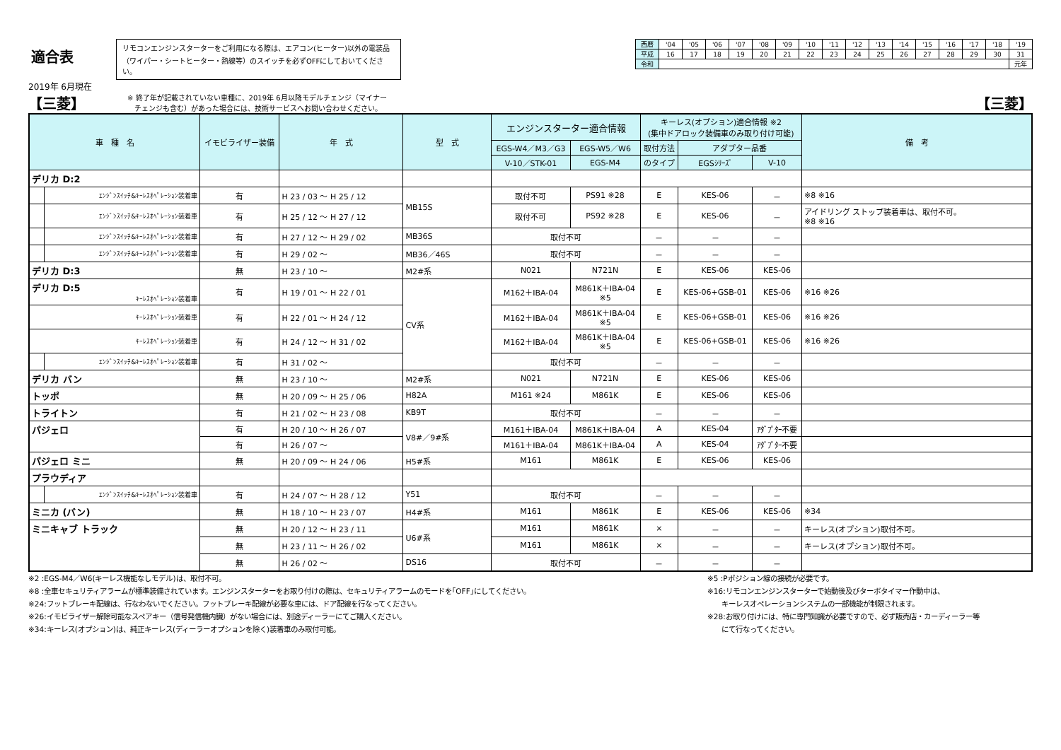適合表
リモコンエンジンスターターをご利用になる際は、エアコン(ヒーター)以外の電装品
（ワイパー・シートヒーター・熱線等）のスイッチを必ずOFFにしておいてください。
| 西暦 | '04 | '05 | '06 | '07 | '08 | '09 | '10 | '11 | '12 | '13 | '14 | '15 | '16 | '17 | '18 | '19 |
| 平成 | 16 | 17 | 18 | 19 | 20 | 21 | 22 | 23 | 24 | 25 | 26 | 27 | 28 | 29 | 30 | 31 |
| 令和 | | | | | | | | | | | | | | | | 元年 |
2019年 6月現在
【三菱】 ※ 終了年が記載されていない車種に、2019年 6月以降モデルチェンジ（マイナー
　チェンジも含む）があった場合には、技術サービスへお問い合わせください。 【三菱】
| 車 種 名 | | イモビライザー装備 | 年 式 | 型 式 | エンジンスターター適合情報 | | キーレス(オプション)適合情報 ※2 (集中ドアロック装備車のみ取り付け可能) | | | 備 考 |
| --- | --- | --- | --- | --- | --- | --- | --- | --- | --- | --- |
| | | | | | EGS-W4／M3／G3 | EGS-W5／W6 | 取付方法 | アダプター品番 | | |
| | | | | | V-10／STK-01 | EGS-M4 | のタイプ | EGSｼﾘｰｽﾞ | V-10 | |
| デリカ D:2 | | | | | | | | | | |
| | ｴﾝｼﾞﾝｽｲｯﾁ&ｷｰﾚｽｵﾍﾟﾚｰｼｮﾝ装着車 | 有 | H 23 / 03 ～ H 25 / 12 | MB15S | 取付不可 | PS91 ※28 | E | KES-06 | － | ※8 ※16 |
| | ｴﾝｼﾞﾝｽｲｯﾁ&ｷｰﾚｽｵﾍﾟﾚｰｼｮﾝ装着車 | 有 | H 25 / 12 ～ H 27 / 12 | | 取付不可 | PS92 ※28 | E | KES-06 | － | アイドリング ストップ装着車は、取付不可。 ※8 ※16 |
| | ｴﾝｼﾞﾝｽｲｯﾁ&ｷｰﾚｽｵﾍﾟﾚｰｼｮﾝ装着車 | 有 | H 27 / 12 ～ H 29 / 02 | MB36S | 取付不可 | | － | － | － | |
| | ｴﾝｼﾞﾝｽｲｯﾁ&ｷｰﾚｽｵﾍﾟﾚｰｼｮﾝ装着車 | 有 | H 29 / 02 ～ | MB36／46S | 取付不可 | | － | － | － | |
| デリカ D:3 | | 無 | H 23 / 10 ～ | M2#系 | N021 | N721N | E | KES-06 | KES-06 | |
| デリカ D:5 ｷｰﾚｽｵﾍﾟﾚｰｼｮﾝ装着車 | | 有 | H 19 / 01 ～ H 22 / 01 | CV系 | M162＋IBA-04 | M861K＋IBA-04 ※5 | E | KES-06+GSB-01 | KES-06 | ※16 ※26 |
| ｷｰﾚｽｵﾍﾟﾚｰｼｮﾝ装着車 | | 有 | H 22 / 01 ～ H 24 / 12 | | M162＋IBA-04 | M861K＋IBA-04 ※5 | E | KES-06+GSB-01 | KES-06 | ※16 ※26 |
| ｷｰﾚｽｵﾍﾟﾚｰｼｮﾝ装着車 | | 有 | H 24 / 12 ～ H 31 / 02 | | M162＋IBA-04 | M861K＋IBA-04 ※5 | E | KES-06+GSB-01 | KES-06 | ※16 ※26 |
| | ｴﾝｼﾞﾝｽｲｯﾁ&ｷｰﾚｽｵﾍﾟﾚｰｼｮﾝ装着車 | 有 | H 31 / 02 ～ | | 取付不可 | | － | － | － | |
| デリカ バン | | 無 | H 23 / 10 ～ | M2#系 | N021 | N721N | E | KES-06 | KES-06 | |
| トッポ | | 無 | H 20 / 09 ～ H 25 / 06 | H82A | M161 ※24 | M861K | E | KES-06 | KES-06 | |
| トライトン | | 有 | H 21 / 02 ～ H 23 / 08 | KB9T | 取付不可 | | － | － | － | |
| パジェロ | | 有 | H 20 / 10 ～ H 26 / 07 | V8#／9#系 | M161＋IBA-04 | M861K＋IBA-04 | A | KES-04 | ｱﾀﾞﾌﾟﾀｰ不要 | |
| | | 有 | H 26 / 07 ～ | | M161＋IBA-04 | M861K＋IBA-04 | A | KES-04 | ｱﾀﾞﾌﾟﾀｰ不要 | |
| パジェロ ミニ | | 無 | H 20 / 09 ～ H 24 / 06 | H5#系 | M161 | M861K | E | KES-06 | KES-06 | |
| プラウディア | | | | | | | | | | |
| | ｴﾝｼﾞﾝｽｲｯﾁ&ｷｰﾚｽｵﾍﾟﾚｰｼｮﾝ装着車 | 有 | H 24 / 07 ～ H 28 / 12 | Y51 | 取付不可 | | － | － | － | |
| ミニカ (バン) | | 無 | H 18 / 10 ～ H 23 / 07 | H4#系 | M161 | M861K | E | KES-06 | KES-06 | ※34 |
| ミニキャブ トラック | | 無 | H 20 / 12 ～ H 23 / 11 | U6#系 | M161 | M861K | × | － | － | キーレス(オプション)取付不可。 |
| | | 無 | H 23 / 11 ～ H 26 / 02 | | M161 | M861K | × | － | － | キーレス(オプション)取付不可。 |
| | | 無 | H 26 / 02 ～ | DS16 | 取付不可 | | － | － | － | |
※2 :EGS-M4／W6(キーレス機能なしモデル)は、取付不可。
※8 :全車セキュリティアラームが標準装備されています。エンジンスターターをお取り付けの際は、セキュリティアラームのモードを｢OFF｣にしてください。
※24:フットブレーキ配線は、行なわないでください。フットブレーキ配線が必要な車には、ドア配線を行なってください。
※26:イモビライザー解除可能なスペアキー（信号発信機内臓）がない場合には、別途ディーラーにてご購入ください。
※34:キーレス(オプション)は、純正キーレス(ディーラーオプションを除く)装着車のみ取付可能。
※5 :Pポジション線の接続が必要です。
※16:リモコンエンジンスターターで始動後及びターボタイマー作動中は、
　　キーレスオペレーションシステムの一部機能が制限されます。
※28:お取り付けには、特に専門知識が必要ですので、必ず販売店・カーディーラー等
　　にて行なってください。